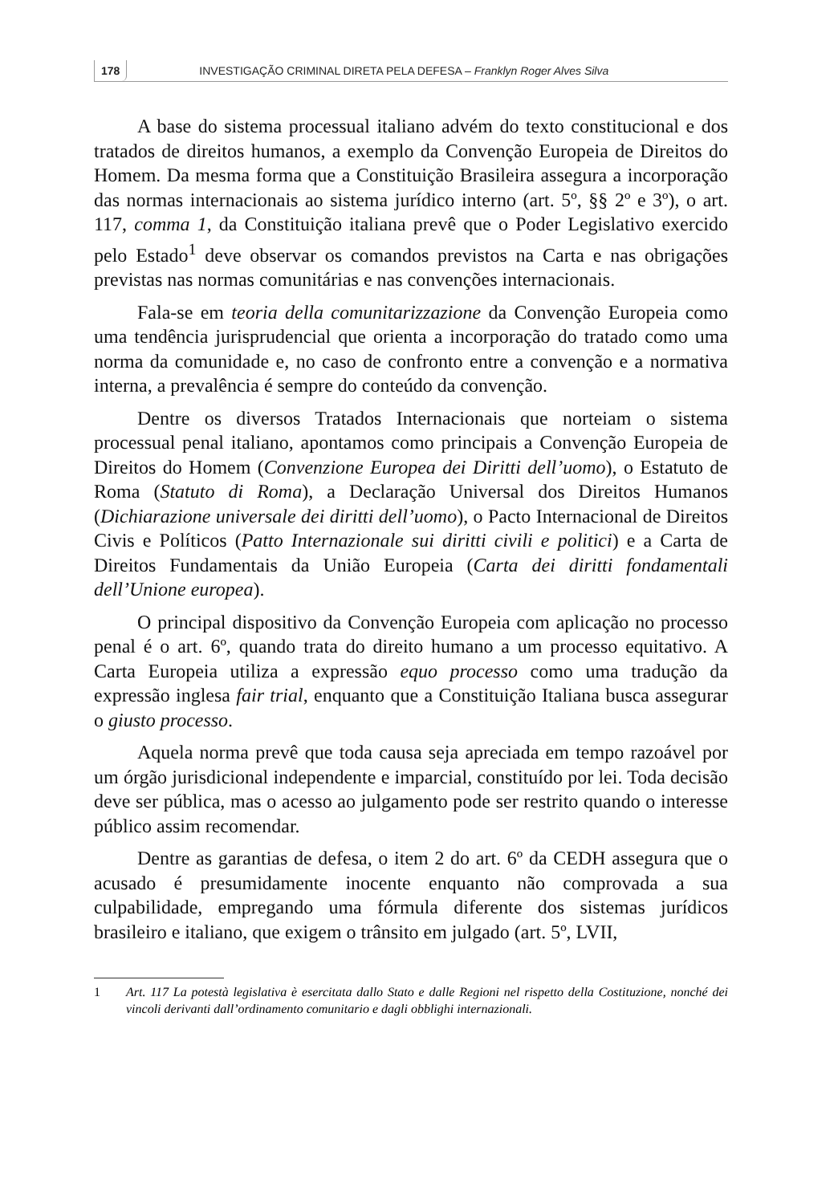178 INVESTIGAÇÃO CRIMINAL DIRETA PELA DEFESA – Franklyn Roger Alves Silva
A base do sistema processual italiano advém do texto constitucional e dos tratados de direitos humanos, a exemplo da Convenção Europeia de Direitos do Homem. Da mesma forma que a Constituição Brasileira assegura a incorporação das normas internacionais ao sistema jurídico interno (art. 5º, §§ 2º e 3º), o art. 117, comma 1, da Constituição italiana prevê que o Poder Legislativo exercido pelo Estado<sup>1</sup> deve observar os comandos previstos na Carta e nas obrigações previstas nas normas comunitárias e nas convenções internacionais.
Fala-se em teoria della comunitarizzazione da Convenção Europeia como uma tendência jurisprudencial que orienta a incorporação do tratado como uma norma da comunidade e, no caso de confronto entre a convenção e a normativa interna, a prevalência é sempre do conteúdo da convenção.
Dentre os diversos Tratados Internacionais que norteiam o sistema processual penal italiano, apontamos como principais a Convenção Europeia de Direitos do Homem (Convenzione Europea dei Diritti dell’uomo), o Estatuto de Roma (Statuto di Roma), a Declaração Universal dos Direitos Humanos (Dichiarazione universale dei diritti dell’uomo), o Pacto Internacional de Direitos Civis e Políticos (Patto Internazionale sui diritti civili e politici) e a Carta de Direitos Fundamentais da União Europeia (Carta dei diritti fondamentali dell’Unione europea).
O principal dispositivo da Convenção Europeia com aplicação no processo penal é o art. 6º, quando trata do direito humano a um processo equitativo. A Carta Europeia utiliza a expressão equo processo como uma tradução da expressão inglesa fair trial, enquanto que a Constituição Italiana busca assegurar o giusto processo.
Aquela norma prevê que toda causa seja apreciada em tempo razoável por um órgão jurisdicional independente e imparcial, constituído por lei. Toda decisão deve ser pública, mas o acesso ao julgamento pode ser restrito quando o interesse público assim recomendar.
Dentre as garantias de defesa, o item 2 do art. 6º da CEDH assegura que o acusado é presumidamente inocente enquanto não comprovada a sua culpabilidade, empregando uma fórmula diferente dos sistemas jurídicos brasileiro e italiano, que exigem o trânsito em julgado (art. 5º, LVII,
1 Art. 117 La potestà legislativa è esercitata dallo Stato e dalle Regioni nel rispetto della Costituzione, nonché dei vincoli derivanti dall’ordinamento comunitario e dagli obblighi internazionali.